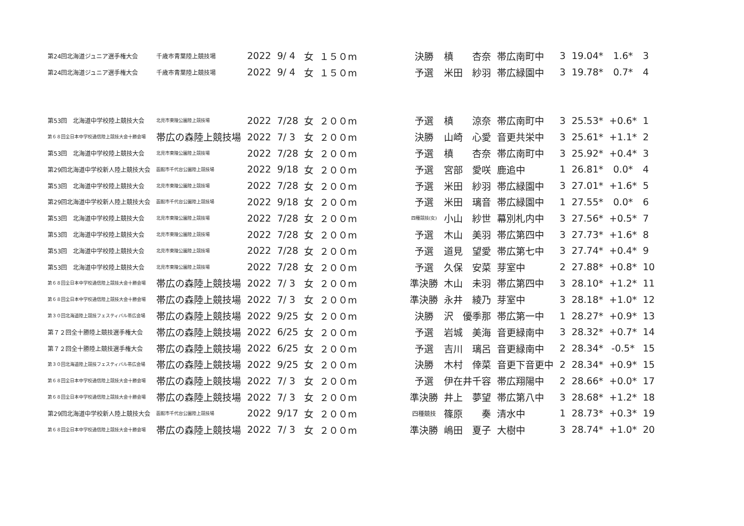| 第24回北海道ジュニア選手権大会 | 千歳市青葉陸上競技場 | 2022 | 9/ 4 | 女 | １５０m | 決勝 | 槙 杏奈 | 帯広南町中 | 3 | 19.04* | 1.6* | 3 |
| 第24回北海道ジュニア選手権大会 | 千歳市青葉陸上競技場 | 2022 | 9/ 4 | 女 | １５０m | 予選 | 米田 紗羽 | 帯広緑園中 | 3 | 19.78* | 0.7* | 4 |
| 第53回 北海道中学校陸上競技大会 | 北見市東陵公園陸上競技場 | 2022 | 7/28 | 女 | ２００m | 予選 | 槙 涼奈 | 帯広南町中 | 3 | 25.53* | +0.6* | 1 |
| 第６８回全日本中学校通信陸上競技大会十勝会場 | 帯広の森陸上競技場 | 2022 | 7/ 3 | 女 | ２００m | 決勝 | 山崎 心愛 | 音更共栄中 | 3 | 25.61* | +1.1* | 2 |
| 第53回 北海道中学校陸上競技大会 | 北見市東陵公園陸上競技場 | 2022 | 7/28 | 女 | ２００m | 予選 | 槙 杏奈 | 帯広南町中 | 3 | 25.92* | +0.4* | 3 |
| 第29回北海道中学校新人陸上競技大会 | 函館市千代台公園陸上競技場 | 2022 | 9/18 | 女 | ２００m | 予選 | 宮部 愛咲 | 鹿追中 | 1 | 26.81* | 0.0* | 4 |
| 第53回 北海道中学校陸上競技大会 | 北見市東陵公園陸上競技場 | 2022 | 7/28 | 女 | ２００m | 予選 | 米田 紗羽 | 帯広緑園中 | 3 | 27.01* | +1.6* | 5 |
| 第29回北海道中学校新人陸上競技大会 | 函館市千代台公園陸上競技場 | 2022 | 9/18 | 女 | ２００m | 予選 | 米田 璃音 | 帯広緑園中 | 1 | 27.55* | 0.0* | 6 |
| 第53回 北海道中学校陸上競技大会 | 北見市東陵公園陸上競技場 | 2022 | 7/28 | 女 | ２００m | 四種競技(女) | 小山 紗世 | 幕別札内中 | 3 | 27.56* | +0.5* | 7 |
| 第53回 北海道中学校陸上競技大会 | 北見市東陵公園陸上競技場 | 2022 | 7/28 | 女 | ２００m | 予選 | 木山 美羽 | 帯広第四中 | 3 | 27.73* | +1.6* | 8 |
| 第53回 北海道中学校陸上競技大会 | 北見市東陵公園陸上競技場 | 2022 | 7/28 | 女 | ２００m | 予選 | 道見 望愛 | 帯広第七中 | 3 | 27.74* | +0.4* | 9 |
| 第53回 北海道中学校陸上競技大会 | 北見市東陵公園陸上競技場 | 2022 | 7/28 | 女 | ２００m | 予選 | 久保 安菜 | 芽室中 | 2 | 27.88* | +0.8* | 10 |
| 第６８回全日本中学校通信陸上競技大会十勝会場 | 帯広の森陸上競技場 | 2022 | 7/ 3 | 女 | ２００m | 準決勝 | 木山 未羽 | 帯広第四中 | 3 | 28.10* | +1.2* | 11 |
| 第６８回全日本中学校通信陸上競技大会十勝会場 | 帯広の森陸上競技場 | 2022 | 7/ 3 | 女 | ２００m | 準決勝 | 永井 綾乃 | 芽室中 | 3 | 28.18* | +1.0* | 12 |
| 第３０回北海道陸上競技フェスティバル帯広会場 | 帯広の森陸上競技場 | 2022 | 9/25 | 女 | ２００m | 決勝 | 沢 優季那 | 帯広第一中 | 1 | 28.27* | +0.9* | 13 |
| 第７２回全十勝陸上競技選手権大会 | 帯広の森陸上競技場 | 2022 | 6/25 | 女 | ２００m | 予選 | 岩城 美海 | 音更緑南中 | 3 | 28.32* | +0.7* | 14 |
| 第７２回全十勝陸上競技選手権大会 | 帯広の森陸上競技場 | 2022 | 6/25 | 女 | ２００m | 予選 | 吉川 璃呂 | 音更緑南中 | 2 | 28.34* | -0.5* | 15 |
| 第３０回北海道陸上競技フェスティバル帯広会場 | 帯広の森陸上競技場 | 2022 | 9/25 | 女 | ２００m | 決勝 | 木村 倖菜 | 音更下音更中 | 2 | 28.34* | +0.9* | 15 |
| 第６８回全日本中学校通信陸上競技大会十勝会場 | 帯広の森陸上競技場 | 2022 | 7/ 3 | 女 | ２００m | 予選 | 伊在井千容 | 帯広翔陽中 | 2 | 28.66* | +0.0* | 17 |
| 第６８回全日本中学校通信陸上競技大会十勝会場 | 帯広の森陸上競技場 | 2022 | 7/ 3 | 女 | ２００m | 準決勝 | 井上 夢望 | 帯広第八中 | 3 | 28.68* | +1.2* | 18 |
| 第29回北海道中学校新人陸上競技大会 | 函館市千代台公園陸上競技場 | 2022 | 9/17 | 女 | ２００m | 四種競技 | 篠原 奏 | 清水中 | 1 | 28.73* | +0.3* | 19 |
| 第６８回全日本中学校通信陸上競技大会十勝会場 | 帯広の森陸上競技場 | 2022 | 7/ 3 | 女 | ２００m | 準決勝 | 嶋田 夏子 | 大樹中 | 3 | 28.74* | +1.0* | 20 |